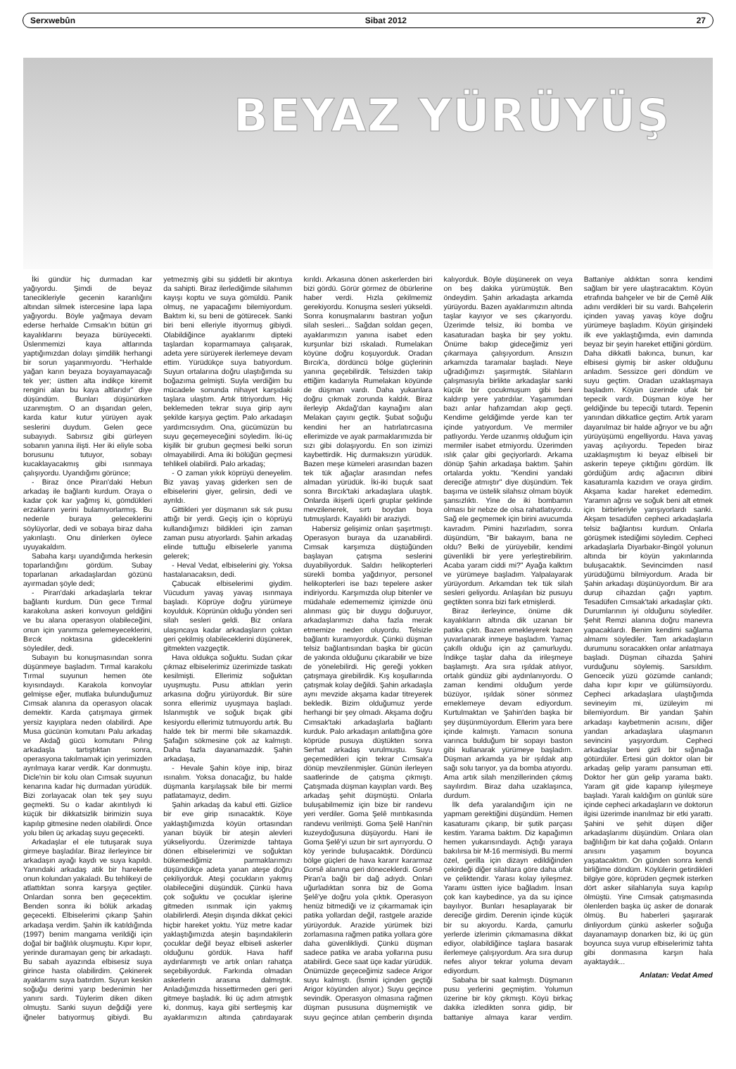Serxwebûn Sibat 2012 27
BEYAZ YÜRÜYÜŞ
İki gündür hiç durmadan kar yağıyordu. Şimdi de beyaz tanecikleriyle gecenin karanlığını altından silmek istercesine lapa lapa yağıyordu. Böyle yağmaya devam ederse herhalde Cımsak'ın bütün gri kayalıklarını beyaza bürüyecekti. Üslenmemizi kaya altlarında yaptığımızdan dolayı şimdilik herhangi bir sorun yaşanmıyordu. "Herhalde yağan karın beyaza boyayamayacağı tek yer; üstten alta indikçe kiremit rengini alan bu kaya altlarıdır" diye düşündüm. Bunları düşünürken uzanmıştım. O an dışarıdan gelen, karda katur kutur yürüyen ayak seslerini duydum. Gelen gece subayıydı. Sabırsız gibi gürleyen sobanın yanına ilişti. Her iki eliyle soba borusunu tutuyor, sobayı kucaklayacakmış gibi ısınmaya çalışıyordu. Uyandığımı görünce;
- Biraz önce Piran'daki Hebun arkadaş ile bağlantı kurdum. Oraya o kadar çok kar yağmış ki, gömdükleri erzakların yerini bulamıyorlarmış. Bu nedenle buraya geleceklerini söylüyorlar, dedi ve sobaya biraz daha yakınlaştı. Onu dinlerken öylece uyuyakaldım.
Sabaha karşı uyandığımda herkesin toparlandığını gördüm. Subay toparlanan arkadaşlardan gözünü ayırmadan şöyle dedi;
- Piran'daki arkadaşlarla tekrar bağlantı kurdum. Dün gece Tırmal karakoluna askeri konvoyun geldiğini ve bu alana operasyon olabileceğini, onun için yanımıza gelemeyeceklerini, Bırcık noktasına gideceklerini söylediler, dedi.
Subayın bu konuşmasından sonra düşünmeye başladım. Tırmal karakolu Tırmal suyunun hemen öte kıyısındaydı. Karakola konvoylar gelmişse eğer, mutlaka bulunduğumuz Cımsak alanına da operasyon olacak demektir. Karda çatışmaya girmek yersiz kayıplara neden olabilirdi. Ape Musa gücünün komutanı Palu arkadaş ve Akdağ gücü komutanı Pılıng arkadaşla tartıştıktan sonra, operasyona takılmamak için yerimizden ayrılmaya karar verdik. Kar donmuştu. Dicle'nin bir kolu olan Cımsak suyunun kenarına kadar hiç durmadan yürüdük. Bizi zorlayacak olan tek şey suyu geçmekti. Su o kadar akıntılıydı ki küçük bir dikkatsizlik birimizin suya kapılıp gitmesine neden olabilirdi. Önce yolu bilen üç arkadaş suyu geçecekti.
Arkadaşlar el ele tutuşarak suya girmeye başladılar. Biraz ilerleyince bir arkadaşın ayağı kaydı ve suya kapıldı. Yanındaki arkadaş atik bir hareketle onun kolundan yakaladı. Bu tehlikeyi de atlattıktan sonra karşıya geçtiler. Onlardan sonra ben geçecektim. Benden sonra iki bölük arkadaş geçecekti. Elbiselerimi çıkarıp Şahin arkadaşa verdim. Şahin ilk katıldığında (1997) benim mangama verildiği için doğal bir bağlılık oluşmuştu. Kıpır kıpır, yerinde duramayan genç bir arkadaştı. Bu sabah ayazında elbisesiz suya girince hasta olabilirdim. Çekinerek ayaklarımı suya batırdım. Suyun keskin soğuğu derimi yarıp bedenimin her yanını sardı. Tüylerim diken diken olmuştu. Sanki suyun değdiği yere iğneler batıyormuş gibiydi. Bu yetmezmiş gibi su şiddetli bir akıntıya da sahipti. Biraz ilerlediğimde silahımın kayışı koptu ve suya gömüldü. Panik olmuş, ne yapacağımı bilemiyordum. Baktım ki, su beni de götürecek. Sanki biri beni elleriyle itiyormuş gibiydi. Olabildiğince ayaklarımı dipteki taşlardan koparmamaya çalışarak, adeta yere sürüyerek ilerlemeye devam ettim. Yürüdükçe suya batıyordum. Suyun ortalarına doğru ulaştığımda su boğazıma gelmişti. Suyla verdiğim bu mücadele sonunda nihayet karşıdaki taşlara ulaştım. Artık titriyordum. Hiç beklemeden tekrar suya girip aynı şekilde karşıya geçtim. Palo arkadaşın yardımcısıydım. Ona, gücümüzün bu suyu geçemeyeceğini söyledim. İki-üç kişilik bir grubun geçmesi belki sorun olmayabilirdi. Ama iki bölüğün geçmesi tehlikeli olabilirdi. Palo arkadaş;
- O zaman yıkık köprüyü deneyelim. Biz yavaş yavaş giderken sen de elbiselerini giyer, gelirsin, dedi ve ayrıldı.
Gittikleri yer düşmanın sık sık pusu attığı bir yerdi. Geçiş için o köprüyü kullandığımızı bildikleri için zaman zaman pusu atıyorlardı. Şahin arkadaş elinde tuttuğu elbiselerle yanıma gelerek;
- Heval Vedat, elbiselerini giy. Yoksa hastalanacaksın, dedi.
Çabucak elbiselerimi giydim. Vücudum yavaş yavaş ısınmaya başladı. Köprüye doğru yürümeye koyulduk. Köprünün olduğu yönden seri silah sesleri geldi. Biz onlara ulaşıncaya kadar arkadaşların çoktan geri çekilmiş olabileceklerini düşünerek, gitmekten vazgeçtik.
Hava oldukça soğuktu. Sudan çıkar çıkmaz elbiselerimiz üzerimizde taskatı kesilmişti. Ellerimiz soğuktan uyuşmuştu. Pusu attıkları yerin arkasına doğru yürüyorduk. Bir süre sonra ellerimiz uyuşmaya başladı. Islanmıştık ve soğuk bıçak gibi kesiyordu ellerimiz tutmuyordu artık. Bu halde tek bir mermi bile sıkamazdık. Şafağın sökmesine çok az kalmıştı. Daha fazla dayanamazdık. Şahin arkadaşa,
- Hevale Şahin köye inip, biraz ısınalım. Yoksa donacağız, bu halde düşmanla karşılaşsak bile bir mermi patlatamayız, dedim.
Şahin arkadaş da kabul etti. Gizlice bir eve girip ısınacaktık. Köye yaklaştığımızda köyün ortasından yanan büyük bir ateşin alevleri yükseliyordu. Üzerimizde tahtaya dönen elbiselerimizi ve soğuktan bükemediğimiz parmaklarımızı düşündükçe adeta yanan ateşe doğru çekiliyorduk. Ateşi çocukların yakmış olabileceğini düşündük. Çünkü hava çok soğuktu ve çocuklar işlerine gitmeden ısınmak için yakmış olabilirlerdi. Ateşin dışında dikkat çekici hiçbir hareket yoktu. Yüz metre kadar yaklaştığımızda ateşin başındakilerin çocuklar değil beyaz elbiseli askerler olduğunu gördük. Hava hafif aydınlanmıştı ve artık onları rahatça seçebiliyorduk. Farkında olmadan askerlerin arasına dalmıştık. Anladığımızda hissettirmeden geri geri gitmeye başladık. İki üç adım atmıştık ki, donmuş, kaya gibi sertleşmiş kar ayaklarımızın altında çatırdayarak kırıldı. Arkasına dönen askerlerden biri bizi gördü. Görür görmez de öbürlerine haber verdi. Hızla çekilmemiz gerekiyordu. Konuşma sesleri yükseldi. Sonra konuşmalarını bastıran yoğun silah sesleri... Sağdan soldan geçen, ayaklarımızın yanına isabet eden kurşunlar bizi ıskaladı. Rumelakan köyüne doğru koşuyorduk. Oradan Bırcık'a, dördüncü bölge güçlerinin yanına geçebilirdik. Telsizden takip ettiğim kadarıyla Rumelakan köyünde de düşman vardı. Daha yukarılara doğru çıkmak zorunda kaldık. Biraz ilerleyip Akdağ'dan kaynağını alan Melakan çayını geçtik. Şubat soğuğu kendini her an hatırlatırcasına ellerimizde ve ayak parmaklarımızda bir sızı gibi dolaşıyordu. En son izimizi kaybettirdik. Hiç durmaksızın yürüdük. Bazen meşe kümeleri arasından bazen tek tük ağaçlar arasından nefes almadan yürüdük. İki-iki buçuk saat sonra Bırcık'taki arkadaşlara ulaştık. Onlarda ikişerli üçerli gruplar şeklinde mevzilenerek, sırtı boydan boya tutmuşlardı. Kayalıklı bir araziydi.
Habersiz gelişimiz onları şaşırtmıştı. Operasyon buraya da uzanabilirdi. Cımsak karşımıza düştüğünden başlayan çatışma seslerini duyabiliyorduk. Saldırı helikopterleri sürekli bomba yağdırıyor, personel helikopterleri ise bazı tepelere asker indiriyordu. Karşımızda olup bitenler ve müdahale edemememiz içimizde önü alınması güç bir duygu doğuruyor, arkadaşlarımızı daha fazla merak etmemize neden oluyordu. Telsizle bağlantı kuramıyorduk. Çünkü düşman telsiz bağlantısından başka bir gücün de yakında olduğunu çıkarabilir ve bize de yönelebilirdi. Hiç gereği yokken çatışmaya girebilirdik. Kış koşullarında çatışmak kolay değildi. Şahin arkadaşla aynı mevzide akşama kadar titreyerek bekledik. Bizim olduğumuz yerde herhangi bir şey olmadı. Akşama doğru Cımsak'taki arkadaşlarla bağlantı kurduk. Palo arkadaşın anlattığına göre köprüde pusuya düştükten sonra Serhat arkadaş vurulmuştu. Suyu geçemedikleri için tekrar Cımsak'a dönüp mevzilenmişler. Günün ilerleyen saatlerinde de çatışma çıkmıştı. Çatışmada düşman kayıpları vardı. Beş arkadaş şehit düşmüştü. Onlarla buluşabilmemiz için bize bir randevu yeri verdiler. Goma Şelê mıntıkasında randevu verilmişti. Goma Şelê Hani'nin kuzeydoğusuna düşüyordu. Hani ile Goma Şelê'yi uzun bir sırt ayırıyordu. O köy yerinde buluşacaktık. Dördüncü bölge güçleri de hava kararır kararmaz Gorsê alanına geri döneceklerdi. Gorsê Piran'a bağlı bir dağ adıydı. Onları uğurladıktan sonra biz de Goma Şelê'ye doğru yola çıktık. Operasyon henüz bitmediği ve iz çıkarmamak için patika yollardan değil, rastgele arazide yürüyorduk. Arazide yürümek bizi zorlamasına rağmen patika yollara göre daha güvenlikliydi. Çünkü düşman sadece patika ve araba yollarına pusu atabilirdi. Gece saat üçe kadar yürüdük. Önümüzde geçeceğimiz sadece Arigor suyu kalmıştı. (İsmini içinden geçtiği Arigor köyünden alıyor.) Suyu geçince sevindik. Operasyon olmasına rağmen düşman pususuna düşmemiştik ve suyu geçince atılan çemberin dışında kalıyorduk. Böyle düşünerek on veya on beş dakika yürümüştük. Ben öndeydim. Şahin arkadaşta arkamda yürüyordu. Bazen ayaklarımızın altında taşlar kayıyor ve ses çıkarıyordu. Üzerimde telsiz, iki bomba ve kasaturadan başka bir şey yoktu. Önüme bakıp gideceğimiz yeri çıkarmaya çalışıyordum. Ansızın arkamızda taramalar başladı. Neye uğradığımızı şaşırmıştık. Silahların çalışmasıyla birlikte arkadaşlar sanki küçük bir çocukmuşum gibi beni kaldırıp yere yatırdılar. Yaşamımdan bazı anlar hafızamdan akıp geçti. Kendime geldiğimde yerde kan ter içinde yatıyordum. Ve mermiler patlıyordu. Yerde uzanmış olduğum için mermiler isabet etmiyordu. Üzerimden ıslık çalar gibi geçiyorlardı. Arkama dönüp Şahin arkadaşa baktım. Şahin ortalarda yoktu. "Kendini yandaki dereciğe atmıştır" diye düşündüm. Tek başıma ve üstelik silahsız olmam büyük şansızlıktı. Yine de iki bombamın olması bir nebze de olsa rahatlatıyordu. Sağ ele geçmemek için birini avucumda kavradım. Pimini hazırladım, sonra düşündüm, "Bir bakayım, bana ne oldu? Belki de yürüyebilir, kendimi güvenlikli bir yere yerleştirebilirim. Acaba yaram ciddi mi?" Ayağa kalktım ve yürümeye başladım. Yalpalayarak yürüyordum. Arkamdan tek tük silah sesleri geliyordu. Anlaşılan biz pusuyu geçtikten sonra bizi fark etmişlerdi.
Biraz ilerleyince, önüme dik kayalıkların altında dik uzanan bir patika çıktı. Bazen emekleyerek bazen yuvarlanarak inmeye başladım. Yamaç çakıllı olduğu için az çamurluydu. İndikçe taşlar daha da irileşmeye başlamıştı. Ara sıra ışıldak atılıyor, ortalık gündüz gibi aydınlanıyordu. O zaman kendimi olduğum yerde büzüyor, ışıldak söner sönmez emeklemeye devam ediyordum. Kurtulmaktan ve Şahin'den başka bir şey düşünmüyordum. Ellerim yara bere içinde kalmıştı. Yamacın sonuna varınca bulduğum bir sopayı baston gibi kullanarak yürümeye başladım. Düşman arkamda ya bir ışıldak atıp sağı solu tarıyor, ya da bomba atıyordu. Ama artık silah menzillerinden çıkmış sayılırdım. Biraz daha uzaklaşınca, durdum.
İlk defa yaralandığım için ne yapmam gerektiğini düşündüm. Hemen kasaturamı çıkarıp, bir şutik parçası kestim. Yarama baktım. Diz kapağımın hemen yukarısındaydı. Açtığı yaraya bakılırsa bir M-16 mermisiydi. Bu mermi özel, gerilla için dizayn edildiğinden çekirdeği diğer silahlara göre daha ufak ve çeliktendir. Yarası kolay iyileşmez. Yaramı üstten iyice bağladım. İnsan çok kan kaybedince, ya da su içince bayılıyor. Bunları hesaplayarak bir dereciğe girdim. Derenin içinde küçük bir su akıyordu. Karda, çamurlu yerlerde izlerimin çıkmamasına dikkat ediyor, olabildiğince taşlara basarak ilerlemeye çalışıyordum. Ara sıra durup nefes alıyor tekrar yoluma devam ediyordum.
Sabaha bir saat kalmıştı. Düşmanın pusu yerlerini geçmiştim. Yolumun üzerine bir köy çıkmıştı. Köyü birkaç dakika izledikten sonra gidip, bir battaniye almaya karar verdim. Battaniye aldıktan sonra kendimi sağlam bir yere ulaştıracaktım. Köyün etrafında bahçeler ve bir de Çemê Alik adını verdikleri bir su vardı. Bahçelerin içinden yavaş yavaş köye doğru yürümeye başladım. Köyün girişindeki ilk eve yaklaştığımda, evin damında beyaz bir şeyin hareket ettiğini gördüm. Daha dikkatli bakınca, bunun, kar elbisesi giymiş bir asker olduğunu anladım. Sessizce geri döndüm ve suyu geçtim. Oradan uzaklaşmaya başladım. Köyün üzerinde ufak bir tepecik vardı. Düşman köye her geldiğinde bu tepeciği tutardı. Tepenin yanından dikkatlice geçtim. Artık yaram dayanılmaz bir halde ağrıyor ve bu ağrı yürüyüşümü engelliyordu. Hava yavaş yavaş açılıyordu. Tepeden biraz uzaklaşmıştım ki beyaz elbiseli bir askerin tepeye çıktığını gördüm. İlk gördüğüm ardıç ağacının dibini kasaturamla kazıdım ve oraya girdim. Akşama kadar hareket edemedim. Yaramın ağrısı ve soğuk beni alt etmek için birbirleriyle yarışıyorlardı sanki. Akşam tesadüfen cepheci arkadaşlarla telsiz bağlantısı kurdum. Onlarla görüşmek istediğimi söyledim. Cepheci arkadaşlarla Diyarbakır-Bingöl yolunun altında bir köyün yakınlarında buluşacaktık. Sevincimden nasıl yürüdüğümü bilmiyordum. Arada bir Şahin arkadaşı düşünüyordum. Bir ara durup cihazdan çağrı yaptım. Tesadüfen Cımsak'taki arkadaşlar çıktı. Durumlarının iyi olduğunu söylediler. Şehit Remzi alanına doğru manevra yapacaklardı. Benim kendimi sağlama almamı söylediler. Tam arkadaşların durumunu soracakken onlar anlatmaya başladı. Düşman cihazda Şahini vurduğunu söylemiş. Sarsıldım. Gencecik yüzü gözümde canlandı; daha kıpır kıpır ve gülümsüyordu. Cepheci arkadaşlara ulaştığımda sevineyim mi, üzüleyim mi bilemiyordum. Bir yandan Şahin arkadaşı kaybetmenin acısını, diğer yandan arkadaşlara ulaşmanın sevincini yaşıyordum. Cepheci arkadaşlar beni gizli bir sığınağa götürdüler. Ertesi gün doktor olan bir arkadaş gelip yaramı pansuman etti. Doktor her gün gelip yarama baktı. Yaram git gide kapanıp iyileşmeye başladı. Yaralı kaldığım on günlük süre içinde cepheci arkadaşların ve doktorun ilgisi üzerimde inanılmaz bir etki yarattı. Şahini ve şehit düşen diğer arkadaşlarımı düşündüm. Onlara olan bağlılığım bir kat daha çoğaldı. Onların anısını yaşamım boyunca yaşatacaktım. On günden sonra kendi birliğime döndüm. Köylülerin getirdikleri bilgiye göre, köprüden geçmek isterken dört asker silahlarıyla suya kapılıp ölmüştü. Yine Cımsak çatışmasında ölenlerden başka üç asker de donarak ölmüş. Bu haberleri şaşırarak dinliyordum çünkü askerler soğuğa dayanamayıp donarken biz, iki üç gün boyunca suya vurup elbiselerimiz tahta gibi donmasına karşın hala ayaktaydık...
Anlatan: Vedat Amed